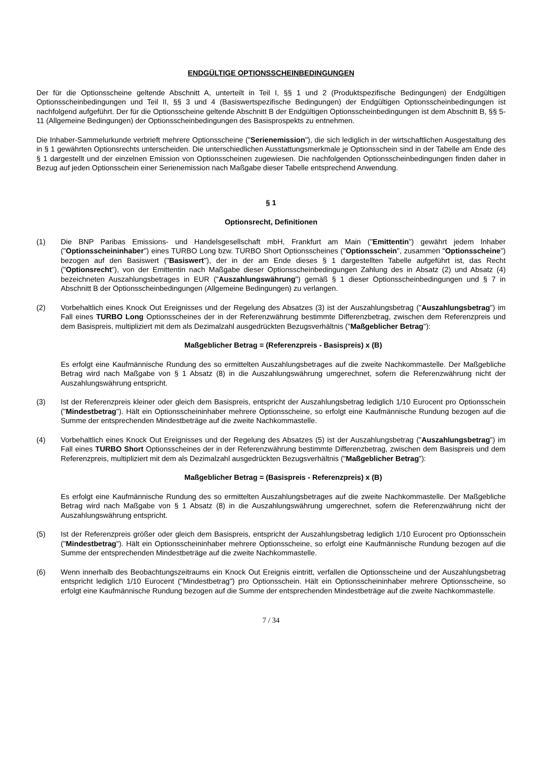ENDGÜLTIGE OPTIONSSCHEINBEDINGUNGEN
Der für die Optionsscheine geltende Abschnitt A, unterteilt in Teil I, §§ 1 und 2 (Produktspezifische Bedingungen) der Endgültigen Optionsscheinbedingungen und Teil II, §§ 3 und 4 (Basiswertspezifische Bedingungen) der Endgültigen Optionsscheinbedingungen ist nachfolgend aufgeführt. Der für die Optionsscheine geltende Abschnitt B der Endgültigen Optionsscheinbedingungen ist dem Abschnitt B, §§ 5-11 (Allgemeine Bedingungen) der Optionsscheinbedingungen des Basisprospekts zu entnehmen.
Die Inhaber-Sammelurkunde verbrieft mehrere Optionsscheine ("Serienemission"), die sich lediglich in der wirtschaftlichen Ausgestaltung des in § 1 gewährten Optionsrechts unterscheiden. Die unterschiedlichen Ausstattungsmerkmale je Optionsschein sind in der Tabelle am Ende des § 1 dargestellt und der einzelnen Emission von Optionsscheinen zugewiesen. Die nachfolgenden Optionsscheinbedingungen finden daher in Bezug auf jeden Optionsschein einer Serienemission nach Maßgabe dieser Tabelle entsprechend Anwendung.
§ 1
Optionsrecht, Definitionen
(1) Die BNP Paribas Emissions- und Handelsgesellschaft mbH, Frankfurt am Main ("Emittentin") gewährt jedem Inhaber ("Optionsscheininhaber") eines TURBO Long bzw. TURBO Short Optionsscheines ("Optionsschein", zusammen "Optionsscheine") bezogen auf den Basiswert ("Basiswert"), der in der am Ende dieses § 1 dargestellten Tabelle aufgeführt ist, das Recht ("Optionsrecht"), von der Emittentin nach Maßgabe dieser Optionsscheinbedingungen Zahlung des in Absatz (2) und Absatz (4) bezeichneten Auszahlungsbetrages in EUR ("Auszahlungswährung") gemäß § 1 dieser Optionsscheinbedingungen und § 7 in Abschnitt B der Optionsscheinbedingungen (Allgemeine Bedingungen) zu verlangen.
(2) Vorbehaltlich eines Knock Out Ereignisses und der Regelung des Absatzes (3) ist der Auszahlungsbetrag ("Auszahlungsbetrag") im Fall eines TURBO Long Optionsscheines der in der Referenzwährung bestimmte Differenzbetrag, zwischen dem Referenzpreis und dem Basispreis, multipliziert mit dem als Dezimalzahl ausgedrückten Bezugsverhältnis ("Maßgeblicher Betrag"):
Maßgeblicher Betrag = (Referenzpreis - Basispreis) x (B)
Es erfolgt eine Kaufmännische Rundung des so ermittelten Auszahlungsbetrages auf die zweite Nachkommastelle. Der Maßgebliche Betrag wird nach Maßgabe von § 1 Absatz (8) in die Auszahlungswährung umgerechnet, sofern die Referenzwährung nicht der Auszahlungswährung entspricht.
(3) Ist der Referenzpreis kleiner oder gleich dem Basispreis, entspricht der Auszahlungsbetrag lediglich 1/10 Eurocent pro Optionsschein ("Mindestbetrag"). Hält ein Optionsscheininhaber mehrere Optionsscheine, so erfolgt eine Kaufmännische Rundung bezogen auf die Summe der entsprechenden Mindestbeträge auf die zweite Nachkommastelle.
(4) Vorbehaltlich eines Knock Out Ereignisses und der Regelung des Absatzes (5) ist der Auszahlungsbetrag ("Auszahlungsbetrag") im Fall eines TURBO Short Optionsscheines der in der Referenzwährung bestimmte Differenzbetrag, zwischen dem Basispreis und dem Referenzpreis, multipliziert mit dem als Dezimalzahl ausgedrückten Bezugsverhältnis ("Maßgeblicher Betrag"):
Maßgeblicher Betrag = (Basispreis - Referenzpreis) x (B)
Es erfolgt eine Kaufmännische Rundung des so ermittelten Auszahlungsbetrages auf die zweite Nachkommastelle. Der Maßgebliche Betrag wird nach Maßgabe von § 1 Absatz (8) in die Auszahlungswährung umgerechnet, sofern die Referenzwährung nicht der Auszahlungswährung entspricht.
(5) Ist der Referenzpreis größer oder gleich dem Basispreis, entspricht der Auszahlungsbetrag lediglich 1/10 Eurocent pro Optionsschein ("Mindestbetrag"). Hält ein Optionsscheininhaber mehrere Optionsscheine, so erfolgt eine Kaufmännische Rundung bezogen auf die Summe der entsprechenden Mindestbeträge auf die zweite Nachkommastelle.
(6) Wenn innerhalb des Beobachtungszeitraums ein Knock Out Ereignis eintritt, verfallen die Optionsscheine und der Auszahlungsbetrag entspricht lediglich 1/10 Eurocent ("Mindestbetrag") pro Optionsschein. Hält ein Optionsscheininhaber mehrere Optionsscheine, so erfolgt eine Kaufmännische Rundung bezogen auf die Summe der entsprechenden Mindestbeträge auf die zweite Nachkommastelle.
7 / 34